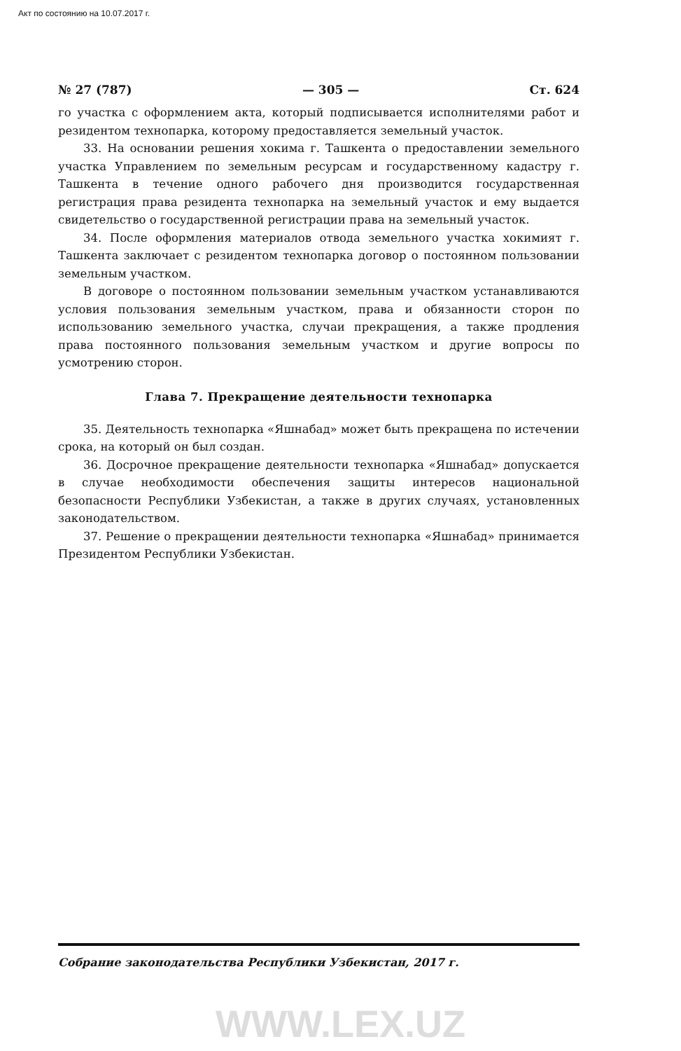Акт по состоянию на 10.07.2017 г.
№ 27 (787) — 305 — Ст. 624
го участка с оформлением акта, который подписывается исполнителями работ и резидентом технопарка, которому предоставляется земельный участок.
33. На основании решения хокима г. Ташкента о предоставлении земельного участка Управлением по земельным ресурсам и государственному кадастру г. Ташкента в течение одного рабочего дня производится государственная регистрация права резидента технопарка на земельный участок и ему выдается свидетельство о государственной регистрации права на земельный участок.
34. После оформления материалов отвода земельного участка хокимият г. Ташкента заключает с резидентом технопарка договор о постоянном пользовании земельным участком.
В договоре о постоянном пользовании земельным участком устанавливаются условия пользования земельным участком, права и обязанности сторон по использованию земельного участка, случаи прекращения, а также продления права постоянного пользования земельным участком и другие вопросы по усмотрению сторон.
Глава 7. Прекращение деятельности технопарка
35. Деятельность технопарка «Яшнабад» может быть прекращена по истечении срока, на который он был создан.
36. Досрочное прекращение деятельности технопарка «Яшнабад» допускается в случае необходимости обеспечения защиты интересов национальной безопасности Республики Узбекистан, а также в других случаях, установленных законодательством.
37. Решение о прекращении деятельности технопарка «Яшнабад» принимается Президентом Республики Узбекистан.
Собрание законодательства Республики Узбекистан, 2017 г.
WWW.LEX.UZ